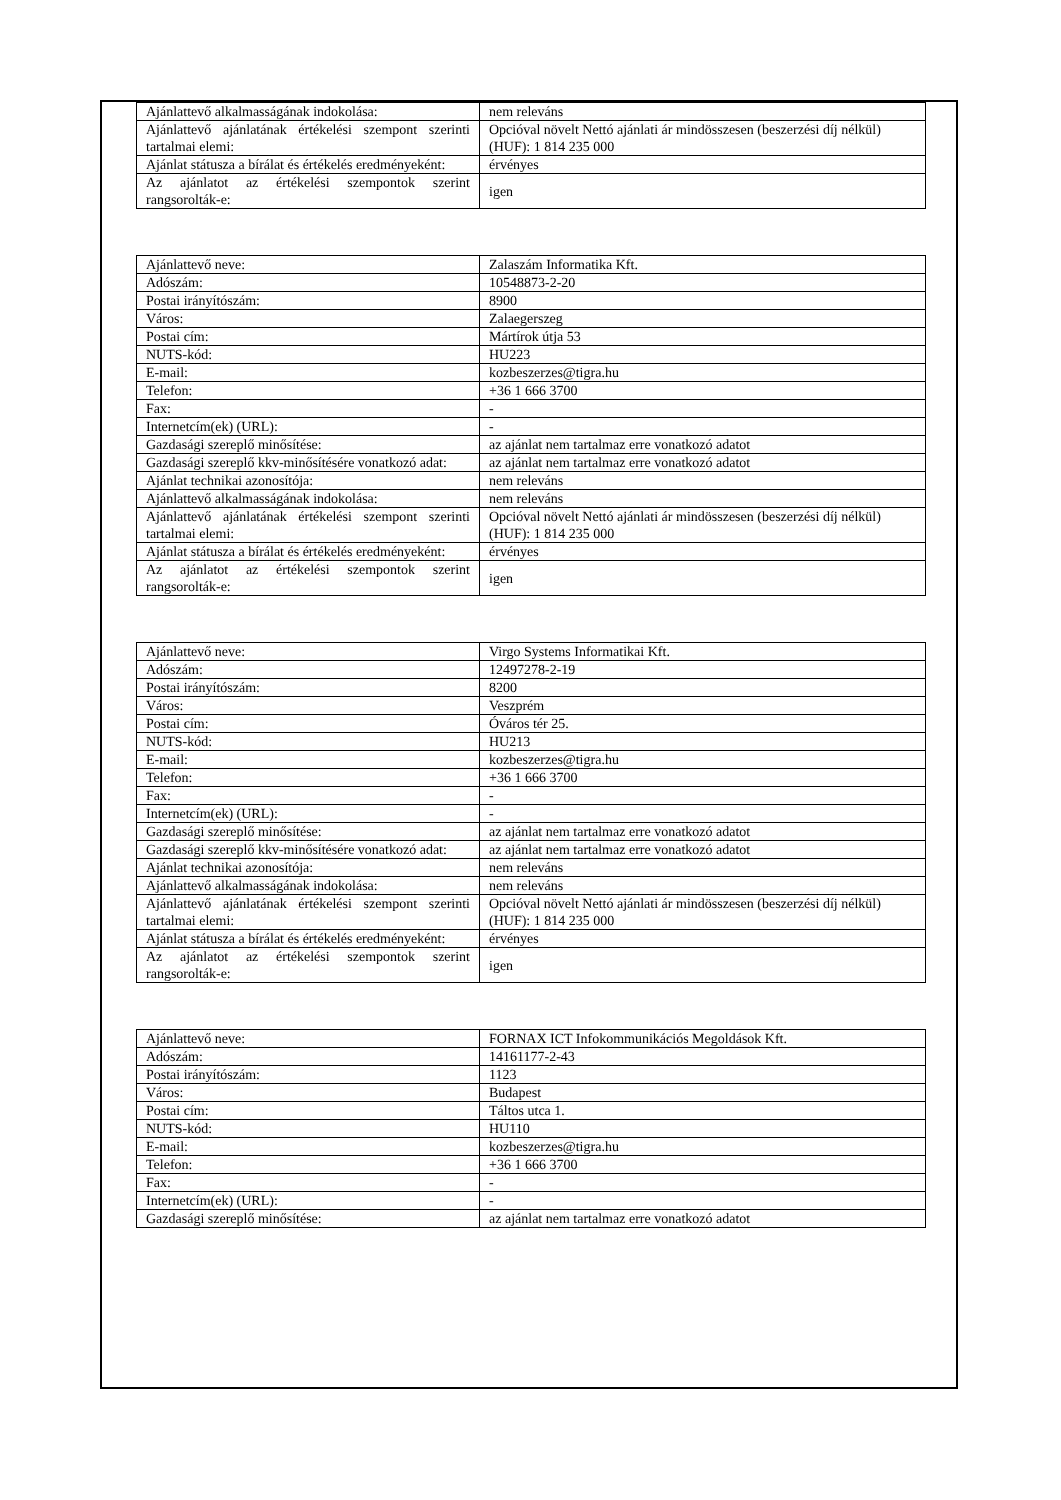| Ajánlattevő alkalmasságának indokolása: | nem releváns |
| Ajánlattevő ajánlatának értékelési szempont szerinti tartalmai elemi: | Opcióval növelt Nettó ajánlati ár mindösszesen (beszerzési díj nélkül) (HUF): 1 814 235 000 |
| Ajánlat státusza a bírálat és értékelés eredményeként: | érvényes |
| Az ajánlatot az értékelési szempontok szerint rangsorolták-e: | igen |
| Ajánlattevő neve: | Zalaszám Informatika Kft. |
| Adószám: | 10548873-2-20 |
| Postai irányítószám: | 8900 |
| Város: | Zalaegerszeg |
| Postai cím: | Mártírok útja 53 |
| NUTS-kód: | HU223 |
| E-mail: | kozbeszerzes@tigra.hu |
| Telefon: | +36 1 666 3700 |
| Fax: | - |
| Internetcím(ek) (URL): | - |
| Gazdasági szereplő minősítése: | az ajánlat nem tartalmaz erre vonatkozó adatot |
| Gazdasági szereplő kkv-minősítésére vonatkozó adat: | az ajánlat nem tartalmaz erre vonatkozó adatot |
| Ajánlat technikai azonosítója: | nem releváns |
| Ajánlattevő alkalmasságának indokolása: | nem releváns |
| Ajánlattevő ajánlatának értékelési szempont szerinti tartalmai elemi: | Opcióval növelt Nettó ajánlati ár mindösszesen (beszerzési díj nélkül) (HUF): 1 814 235 000 |
| Ajánlat státusza a bírálat és értékelés eredményeként: | érvényes |
| Az ajánlatot az értékelési szempontok szerint rangsorolták-e: | igen |
| Ajánlattevő neve: | Virgo Systems Informatikai Kft. |
| Adószám: | 12497278-2-19 |
| Postai irányítószám: | 8200 |
| Város: | Veszprém |
| Postai cím: | Óváros tér 25. |
| NUTS-kód: | HU213 |
| E-mail: | kozbeszerzes@tigra.hu |
| Telefon: | +36 1 666 3700 |
| Fax: | - |
| Internetcím(ek) (URL): | - |
| Gazdasági szereplő minősítése: | az ajánlat nem tartalmaz erre vonatkozó adatot |
| Gazdasági szereplő kkv-minősítésére vonatkozó adat: | az ajánlat nem tartalmaz erre vonatkozó adatot |
| Ajánlat technikai azonosítója: | nem releváns |
| Ajánlattevő alkalmasságának indokolása: | nem releváns |
| Ajánlattevő ajánlatának értékelési szempont szerinti tartalmai elemi: | Opcióval növelt Nettó ajánlati ár mindösszesen (beszerzési díj nélkül) (HUF): 1 814 235 000 |
| Ajánlat státusza a bírálat és értékelés eredményeként: | érvényes |
| Az ajánlatot az értékelési szempontok szerint rangsorolták-e: | igen |
| Ajánlattevő neve: | FORNAX ICT Infokommunikációs Megoldások Kft. |
| Adószám: | 14161177-2-43 |
| Postai irányítószám: | 1123 |
| Város: | Budapest |
| Postai cím: | Táltos utca 1. |
| NUTS-kód: | HU110 |
| E-mail: | kozbeszerzes@tigra.hu |
| Telefon: | +36 1 666 3700 |
| Fax: | - |
| Internetcím(ek) (URL): | - |
| Gazdasági szereplő minősítése: | az ajánlat nem tartalmaz erre vonatkozó adatot |